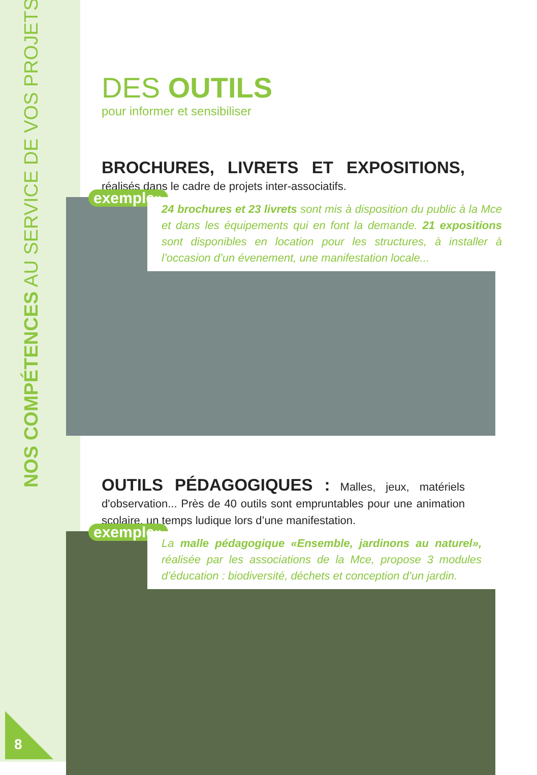NOS COMPÉTENCES AU SERVICE DE VOS PROJETS
8
DES OUTILS
pour informer et sensibiliser
BROCHURES, LIVRETS ET EXPOSITIONS, réalisés dans le cadre de projets inter-associatifs.
exemple»
24 brochures et 23 livrets sont mis à disposition du public à la Mce et dans les équipements qui en font la demande. 21 expositions sont disponibles en location pour les structures, à installer à l’occasion d’un évenement, une manifestation locale...
OUTILS PÉDAGOGIQUES : Malles, jeux, matériels d'observation... Près de 40 outils sont empruntables pour une animation scolaire, un temps ludique lors d’une manifestation.
exemple»
La malle pédagogique «Ensemble, jardinons au naturel», réalisée par les associations de la Mce, propose 3 modules d’éducation : biodiversité, déchets et conception d’un jardin.